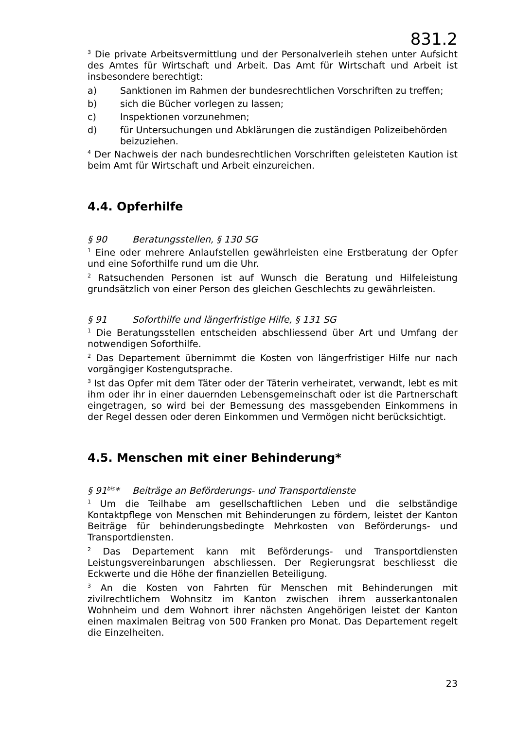831.2
<sup>3</sup> Die private Arbeitsvermittlung und der Personalverleih stehen unter Aufsicht des Amtes für Wirtschaft und Arbeit. Das Amt für Wirtschaft und Arbeit ist insbesondere berechtigt:
a) Sanktionen im Rahmen der bundesrechtlichen Vorschriften zu treffen;
b) sich die Bücher vorlegen zu lassen;
c) Inspektionen vorzunehmen;
d) für Untersuchungen und Abklärungen die zuständigen Polizeibehörden beizuziehen.
<sup>4</sup> Der Nachweis der nach bundesrechtlichen Vorschriften geleisteten Kaution ist beim Amt für Wirtschaft und Arbeit einzureichen.
4.4. Opferhilfe
§ 90 Beratungsstellen, § 130 SG
<sup>1</sup> Eine oder mehrere Anlaufstellen gewährleisten eine Erstberatung der Opfer und eine Soforthilfe rund um die Uhr.
<sup>2</sup> Ratsuchenden Personen ist auf Wunsch die Beratung und Hilfeleistung grundsätzlich von einer Person des gleichen Geschlechts zu gewährleisten.
§ 91 Soforthilfe und längerfristige Hilfe, § 131 SG
<sup>1</sup> Die Beratungsstellen entscheiden abschliessend über Art und Umfang der notwendigen Soforthilfe.
<sup>2</sup> Das Departement übernimmt die Kosten von längerfristiger Hilfe nur nach vorgängiger Kostengutsprache.
<sup>3</sup> Ist das Opfer mit dem Täter oder der Täterin verheiratet, verwandt, lebt es mit ihm oder ihr in einer dauernden Lebensgemeinschaft oder ist die Partnerschaft eingetragen, so wird bei der Bemessung des massgebenden Einkommens in der Regel dessen oder deren Einkommen und Vermögen nicht berücksichtigt.
4.5. Menschen mit einer Behinderung*
§ 91<sup>bis</sup>* Beiträge an Beförderungs- und Transportdienste
<sup>1</sup> Um die Teilhabe am gesellschaftlichen Leben und die selbständige Kontaktpflege von Menschen mit Behinderungen zu fördern, leistet der Kanton Beiträge für behinderungsbedingte Mehrkosten von Beförderungs- und Transportdiensten.
<sup>2</sup> Das Departement kann mit Beförderungs- und Transportdiensten Leistungsvereinbarungen abschliessen. Der Regierungsrat beschliesst die Eckwerte und die Höhe der finanziellen Beteiligung.
<sup>3</sup> An die Kosten von Fahrten für Menschen mit Behinderungen mit zivilrechtlichem Wohnsitz im Kanton zwischen ihrem ausserkantonalen Wohnheim und dem Wohnort ihrer nächsten Angehörigen leistet der Kanton einen maximalen Beitrag von 500 Franken pro Monat. Das Departement regelt die Einzelheiten.
23